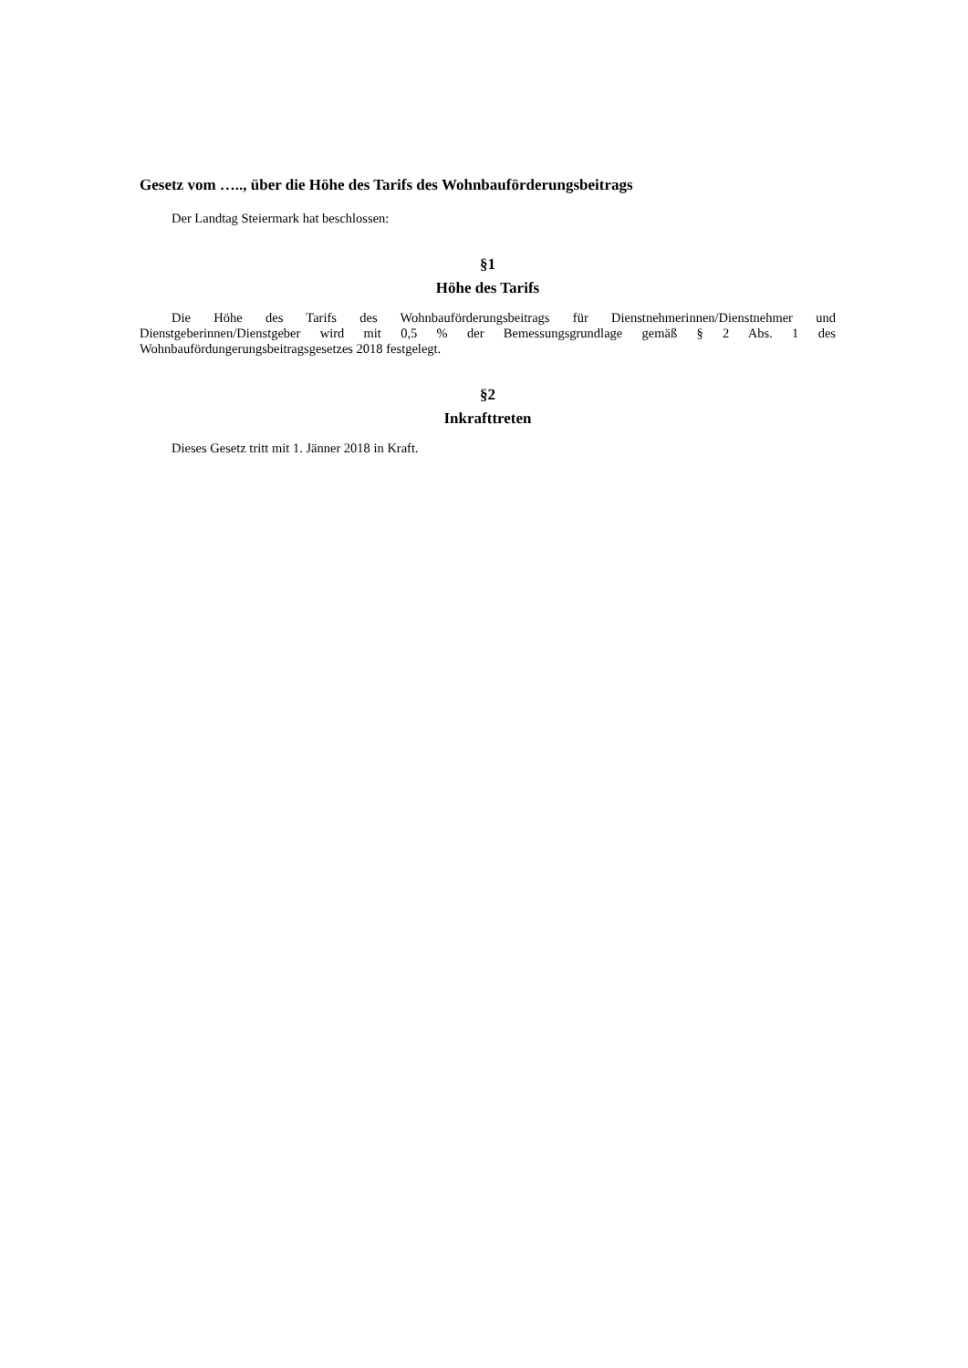Gesetz vom ….., über die Höhe des Tarifs des Wohnbauförderungsbeitrags
Der Landtag Steiermark hat beschlossen:
§1
Höhe des Tarifs
Die Höhe des Tarifs des Wohnbauförderungsbeitrags für Dienstnehmerinnen/Dienstnehmer und Dienstgeberinnen/Dienstgeber wird mit 0,5 % der Bemessungsgrundlage gemäß § 2 Abs. 1 des Wohnbaufördungerungsbeitragsgesetzes 2018 festgelegt.
§2
Inkrafttreten
Dieses Gesetz tritt mit 1. Jänner 2018 in Kraft.